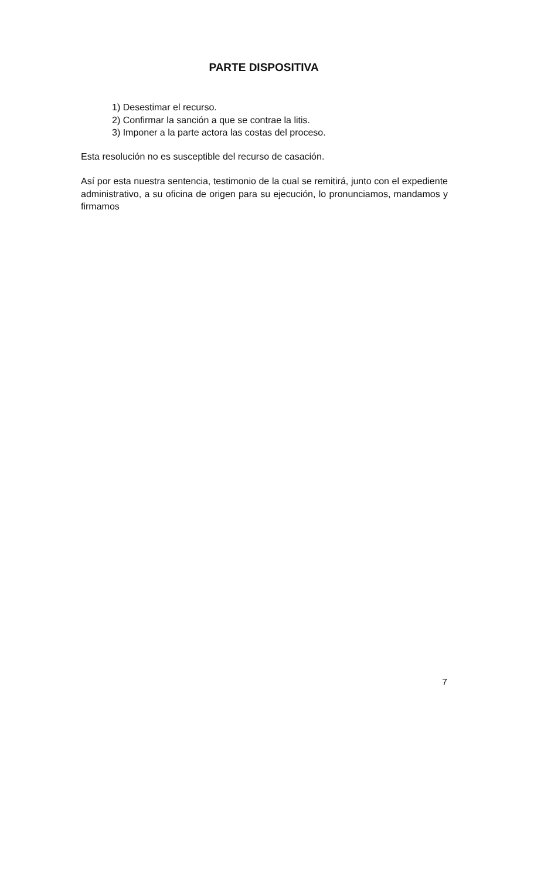PARTE DISPOSITIVA
1) Desestimar el recurso.
2) Confirmar la sanción a que se contrae la litis.
3) Imponer a la parte actora las costas del proceso.
Esta resolución no es susceptible del recurso de casación.
Así por esta nuestra sentencia, testimonio de la cual se remitirá, junto con el expediente administrativo, a su oficina de origen para su ejecución, lo pronunciamos, mandamos y firmamos
7